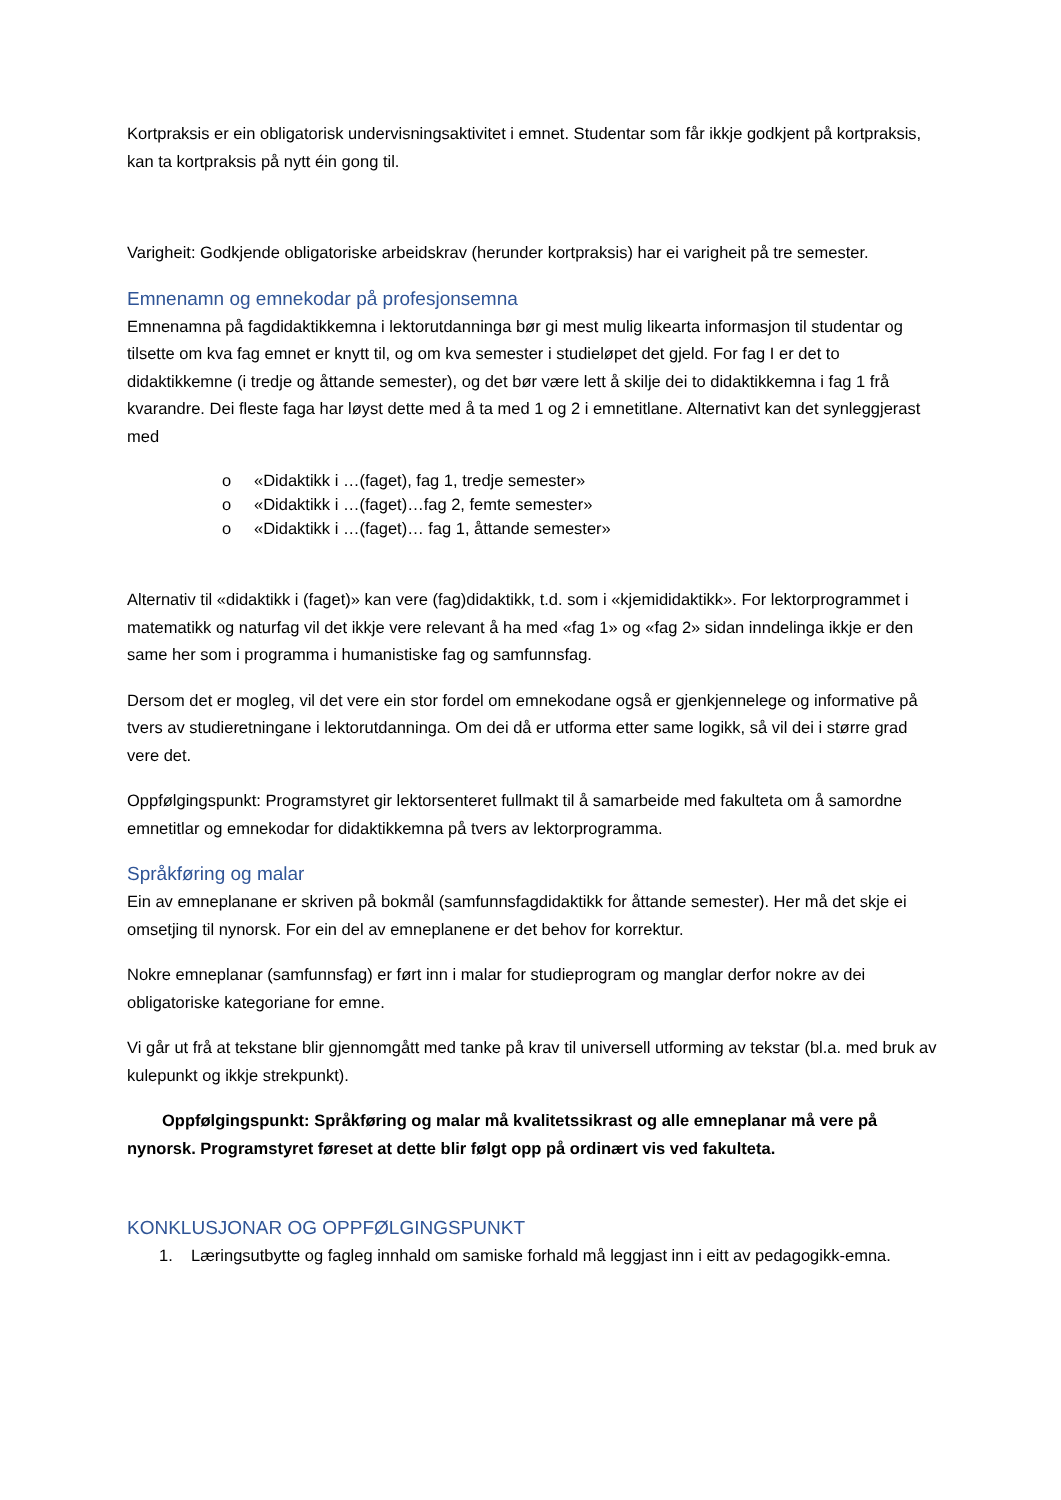Kortpraksis er ein obligatorisk undervisningsaktivitet i emnet. Studentar som får ikkje godkjent på kortpraksis, kan ta kortpraksis på nytt éin gong til.
Varigheit: Godkjende obligatoriske arbeidskrav (herunder kortpraksis) har ei varigheit på tre semester.
Emnenamn og emnekodar på profesjonsemna
Emnenamna på fagdidaktikkemna i lektorutdanninga bør gi mest mulig likearta informasjon til studentar og tilsette om kva fag emnet er knytt til, og om kva semester i studieløpet det gjeld. For fag I er det to didaktikkemne (i tredje og åttande semester), og det bør være lett å skilje dei to didaktikkemna i fag 1 frå kvarandre. Dei fleste faga har løyst dette med å ta med 1 og 2 i emnetitlane. Alternativt kan det synleggjerast med
o «Didaktikk i …(faget), fag 1, tredje semester»
o «Didaktikk i …(faget)…fag 2, femte semester»
o «Didaktikk i …(faget)… fag 1, åttande semester»
Alternativ til «didaktikk i (faget)» kan vere (fag)didaktikk, t.d. som i «kjemididaktikk». For lektorprogrammet i matematikk og naturfag vil det ikkje vere relevant å ha med «fag 1» og «fag 2» sidan inndelinga ikkje er den same her som i programma i humanistiske fag og samfunnsfag.
Dersom det er mogleg, vil det vere ein stor fordel om emnekodane også er gjenkjennelege og informative på tvers av studieretningane i lektorutdanninga. Om dei då er utforma etter same logikk, så vil dei i større grad vere det.
Oppfølgingspunkt: Programstyret gir lektorsenteret fullmakt til å samarbeide med fakulteta om å samordne emnetitlar og emnekodar for didaktikkemna på tvers av lektorprogramma.
Språkføring og malar
Ein av emneplanane er skriven på bokmål (samfunnsfagdidaktikk for åttande semester). Her må det skje ei omsetjing til nynorsk. For ein del av emneplanene er det behov for korrektur.
Nokre emneplanar (samfunnsfag) er ført inn i malar for studieprogram og manglar derfor nokre av dei obligatoriske kategoriane for emne.
Vi går ut frå at tekstane blir gjennomgått med tanke på krav til universell utforming av tekstar (bl.a. med bruk av kulepunkt og ikkje strekpunkt).
Oppfølgingspunkt: Språkføring og malar må kvalitetssikrast og alle emneplanar må vere på nynorsk. Programstyret føreset at dette blir følgt opp på ordinært vis ved fakulteta.
KONKLUSJONAR OG OPPFØLGINGSPUNKT
1. Læringsutbytte og fagleg innhald om samiske forhald må leggjast inn i eitt av pedagogikk-emna.